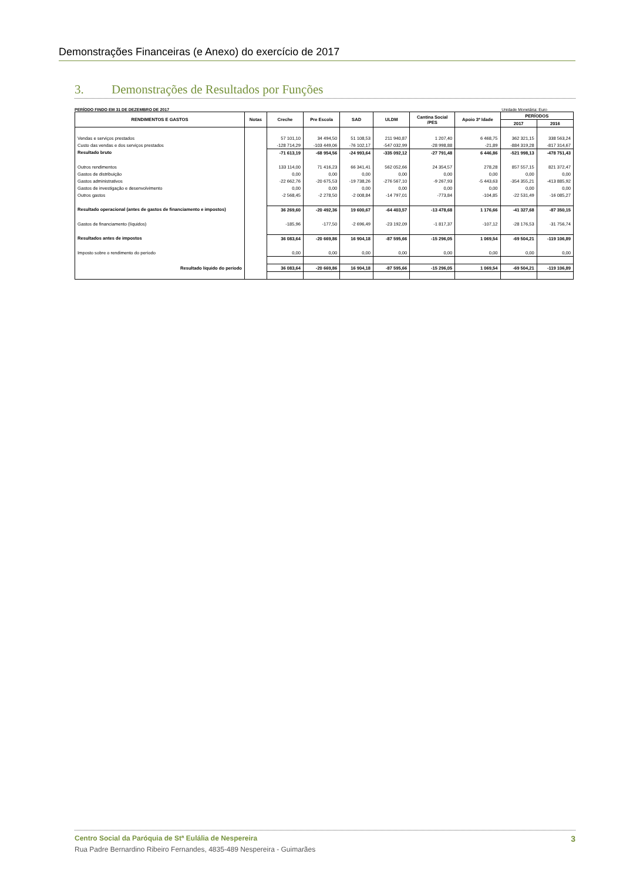Demonstrações Financeiras (e Anexo) do exercício de 2017
3. Demonstrações de Resultados por Funções
PERÍODO FINDO EM 31 DE DEZEMBRO DE 2017 Unidade Monetária: Euro
| RENDIMENTOS E GASTOS | Notas | Creche | Pre Escola | SAD | ULDM | Cantina Social /PES | Apoio 3ª Idade | PERÍODOS | |
| --- | --- | --- | --- | --- | --- | --- | --- | --- | --- |
| | | | | | | | | 2017 | 2016 |
| Vendas e serviços prestados | | 57 101,10 | 34 494,50 | 51 108,53 | 211 940,87 | 1 207,40 | 6 468,75 | 362 321,15 | 338 563,24 |
| Custo das vendas e dos serviços prestados | | -128 714,29 | -103 449,06 | -76 102,17 | -547 032,99 | -28 998,88 | -21,89 | -884 319,28 | -817 314,67 |
| Resultado bruto | | -71 613,19 | -68 954,56 | -24 993,64 | -335 092,12 | -27 791,48 | 6 446,86 | -521 998,13 | -478 751,43 |
| Outros rendimentos | | 133 114,00 | 71 416,23 | 66 341,41 | 562 052,66 | 24 354,57 | 278,28 | 857 557,15 | 821 372,47 |
| Gastos de distribuição | | 0,00 | 0,00 | 0,00 | 0,00 | 0,00 | 0,00 | 0,00 | 0,00 |
| Gastos administrativos | | -22 662,76 | -20 675,53 | -19 738,26 | -276 567,10 | -9 267,93 | -5 443,63 | -354 355,21 | -413 885,92 |
| Gastos de investigação e desenvolvimento | | 0,00 | 0,00 | 0,00 | 0,00 | 0,00 | 0,00 | 0,00 | 0,00 |
| Outros gastos | | -2 568,45 | -2 278,50 | -2 008,84 | -14 797,01 | -773,84 | -104,85 | -22 531,49 | -16 085,27 |
| Resultado operacional (antes de gastos de financiamento e impostos) | | 36 269,60 | -20 492,36 | 19 600,67 | -64 403,57 | -13 478,68 | 1 176,66 | -41 327,68 | -87 350,15 |
| Gastos de financiamento (líquidos) | | -185,96 | -177,50 | -2 696,49 | -23 192,09 | -1 817,37 | -107,12 | -28 176,53 | -31 756,74 |
| Resultados antes de impostos | | 36 083,64 | -20 669,86 | 16 904,18 | -87 595,66 | -15 296,05 | 1 069,54 | -69 504,21 | -119 106,89 |
| Imposto sobre o rendimento do período | | 0,00 | 0,00 | 0,00 | 0,00 | 0,00 | 0,00 | 0,00 | 0,00 |
| Resultado líquido do período | | 36 083,64 | -20 669,86 | 16 904,18 | -87 595,66 | -15 296,05 | 1 069,54 | -69 504,21 | -119 106,89 |
Centro Social da Paróquia de Stª Eulália de Nespereira 3
Rua Padre Bernardino Ribeiro Fernandes, 4835-489 Nespereira - Guimarães